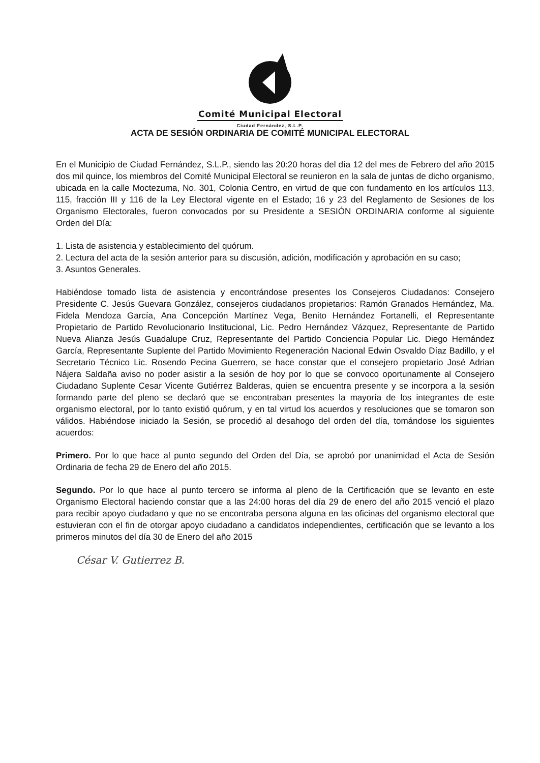Comité Municipal Electoral
Ciudad Fernández, S.L.P.
ACTA DE SESIÓN ORDINARIA DE COMITÉ MUNICIPAL ELECTORAL
En el Municipio de Ciudad Fernández, S.L.P., siendo las 20:20 horas del día 12 del mes de Febrero del año 2015 dos mil quince, los miembros del Comité Municipal Electoral se reunieron en la sala de juntas de dicho organismo, ubicada en la calle Moctezuma, No. 301, Colonia Centro, en virtud de que con fundamento en los artículos 113, 115, fracción III y 116 de la Ley Electoral vigente en el Estado; 16 y 23 del Reglamento de Sesiones de los Organismo Electorales, fueron convocados por su Presidente a SESIÓN ORDINARIA conforme al siguiente Orden del Día:
1. Lista de asistencia y establecimiento del quórum.
2. Lectura del acta de la sesión anterior para su discusión, adición, modificación y aprobación en su caso;
3. Asuntos Generales.
Habiéndose tomado lista de asistencia y encontrándose presentes los Consejeros Ciudadanos: Consejero Presidente C. Jesús Guevara González, consejeros ciudadanos propietarios: Ramón Granados Hernández, Ma. Fidela Mendoza García, Ana Concepción Martínez Vega, Benito Hernández Fortanelli, el Representante Propietario de Partido Revolucionario Institucional, Lic. Pedro Hernández Vázquez, Representante de Partido Nueva Alianza Jesús Guadalupe Cruz, Representante del Partido Conciencia Popular Lic. Diego Hernández García, Representante Suplente del Partido Movimiento Regeneración Nacional Edwin Osvaldo Díaz Badillo, y el Secretario Técnico Lic. Rosendo Pecina Guerrero, se hace constar que el consejero propietario José Adrian Nájera Saldaña aviso no poder asistir a la sesión de hoy por lo que se convoco oportunamente al Consejero Ciudadano Suplente Cesar Vicente Gutiérrez Balderas, quien se encuentra presente y se incorpora a la sesión formando parte del pleno se declaró que se encontraban presentes la mayoría de los integrantes de este organismo electoral, por lo tanto existió quórum, y en tal virtud los acuerdos y resoluciones que se tomaron son válidos. Habiéndose iniciado la Sesión, se procedió al desahogo del orden del día, tomándose los siguientes acuerdos:
Primero. Por lo que hace al punto segundo del Orden del Día, se aprobó por unanimidad el Acta de Sesión Ordinaria de fecha 29 de Enero del año 2015.
Segundo. Por lo que hace al punto tercero se informa al pleno de la Certificación que se levanto en este Organismo Electoral haciendo constar que a las 24:00 horas del día 29 de enero del año 2015 venció el plazo para recibir apoyo ciudadano y que no se encontraba persona alguna en las oficinas del organismo electoral que estuvieran con el fin de otorgar apoyo ciudadano a candidatos independientes, certificación que se levanto a los primeros minutos del día 30 de Enero del año 2015
César V. Gutierrez B.